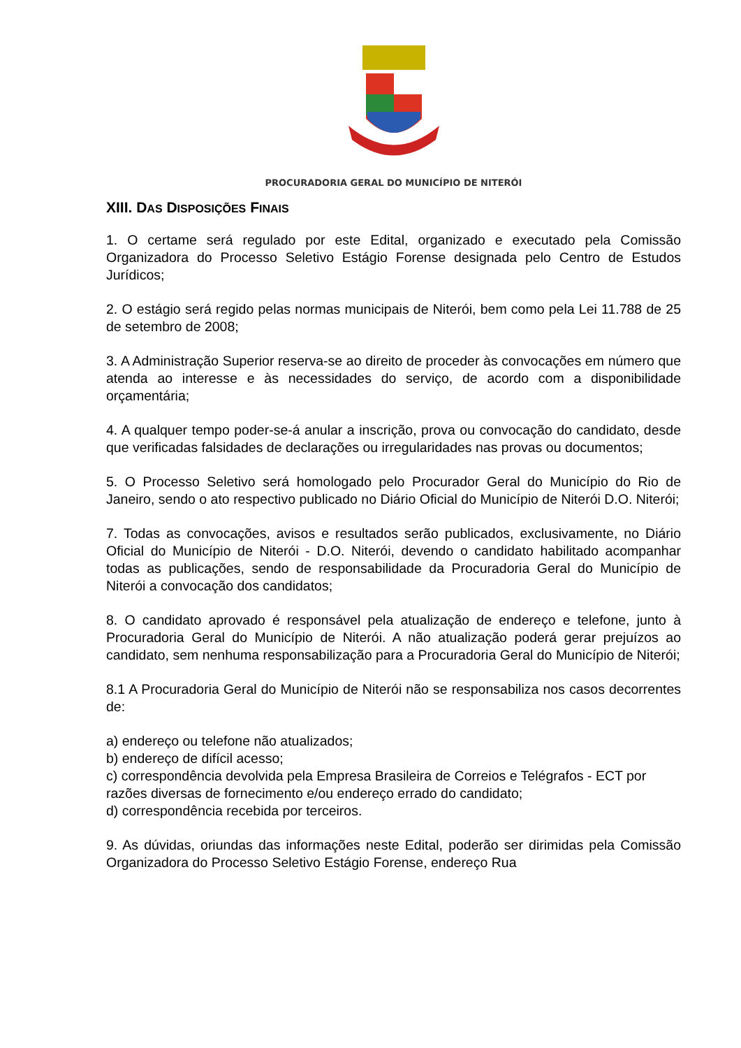PROCURADORIA GERAL DO MUNICÍPIO DE NITERÓI
XIII. DAS DISPOSIÇÕES FINAIS
1. O certame será regulado por este Edital, organizado e executado pela Comissão Organizadora do Processo Seletivo Estágio Forense designada pelo Centro de Estudos Jurídicos;
2. O estágio será regido pelas normas municipais de Niterói, bem como pela Lei 11.788 de 25 de setembro de 2008;
3. A Administração Superior reserva-se ao direito de proceder às convocações em número que atenda ao interesse e às necessidades do serviço, de acordo com a disponibilidade orçamentária;
4. A qualquer tempo poder-se-á anular a inscrição, prova ou convocação do candidato, desde que verificadas falsidades de declarações ou irregularidades nas provas ou documentos;
5. O Processo Seletivo será homologado pelo Procurador Geral do Município do Rio de Janeiro, sendo o ato respectivo publicado no Diário Oficial do Município de Niterói D.O. Niterói;
7. Todas as convocações, avisos e resultados serão publicados, exclusivamente, no Diário Oficial do Município de Niterói - D.O. Niterói, devendo o candidato habilitado acompanhar todas as publicações, sendo de responsabilidade da Procuradoria Geral do Município de Niterói a convocação dos candidatos;
8. O candidato aprovado é responsável pela atualização de endereço e telefone, junto à Procuradoria Geral do Município de Niterói. A não atualização poderá gerar prejuízos ao candidato, sem nenhuma responsabilização para a Procuradoria Geral do Município de Niterói;
8.1 A Procuradoria Geral do Município de Niterói não se responsabiliza nos casos decorrentes de:
a) endereço ou telefone não atualizados;
b) endereço de difícil acesso;
c) correspondência devolvida pela Empresa Brasileira de Correios e Telégrafos - ECT por razões diversas de fornecimento e/ou endereço errado do candidato;
d) correspondência recebida por terceiros.
9. As dúvidas, oriundas das informações neste Edital, poderão ser dirimidas pela Comissão Organizadora do Processo Seletivo Estágio Forense, endereço Rua